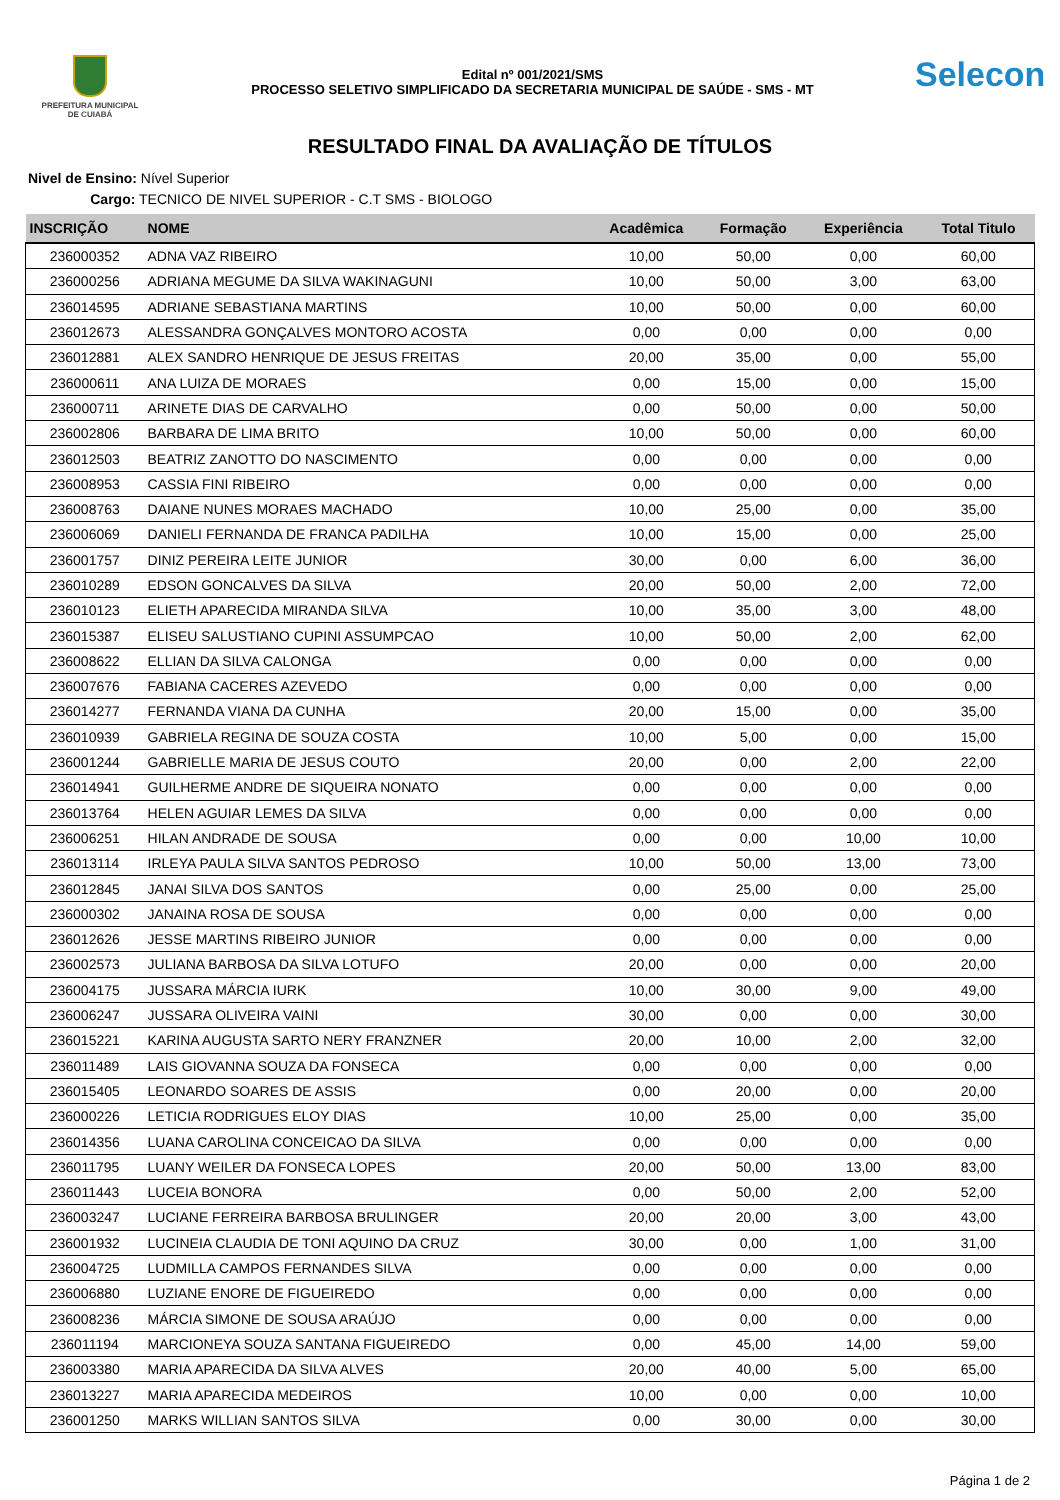PREFEITURA MUNICIPAL
DE CUIABÁ
Edital nº 001/2021/SMS
PROCESSO SELETIVO SIMPLIFICADO DA SECRETARIA MUNICIPAL DE SAÚDE - SMS - MT
Selecon
RESULTADO FINAL DA AVALIAÇÃO DE TÍTULOS
Nivel de Ensino: Nível Superior
Cargo: TECNICO DE NIVEL SUPERIOR - C.T SMS - BIOLOGO
| INSCRIÇÃO | NOME | Acadêmica | Formação | Experiência | Total Titulo |
| --- | --- | --- | --- | --- | --- |
| 236000352 | ADNA VAZ RIBEIRO | 10,00 | 50,00 | 0,00 | 60,00 |
| 236000256 | ADRIANA MEGUME DA SILVA WAKINAGUNI | 10,00 | 50,00 | 3,00 | 63,00 |
| 236014595 | ADRIANE SEBASTIANA MARTINS | 10,00 | 50,00 | 0,00 | 60,00 |
| 236012673 | ALESSANDRA GONÇALVES MONTORO ACOSTA | 0,00 | 0,00 | 0,00 | 0,00 |
| 236012881 | ALEX SANDRO HENRIQUE DE JESUS FREITAS | 20,00 | 35,00 | 0,00 | 55,00 |
| 236000611 | ANA LUIZA DE MORAES | 0,00 | 15,00 | 0,00 | 15,00 |
| 236000711 | ARINETE DIAS DE CARVALHO | 0,00 | 50,00 | 0,00 | 50,00 |
| 236002806 | BARBARA DE LIMA BRITO | 10,00 | 50,00 | 0,00 | 60,00 |
| 236012503 | BEATRIZ ZANOTTO DO NASCIMENTO | 0,00 | 0,00 | 0,00 | 0,00 |
| 236008953 | CASSIA FINI RIBEIRO | 0,00 | 0,00 | 0,00 | 0,00 |
| 236008763 | DAIANE NUNES MORAES MACHADO | 10,00 | 25,00 | 0,00 | 35,00 |
| 236006069 | DANIELI FERNANDA DE FRANCA PADILHA | 10,00 | 15,00 | 0,00 | 25,00 |
| 236001757 | DINIZ PEREIRA LEITE JUNIOR | 30,00 | 0,00 | 6,00 | 36,00 |
| 236010289 | EDSON GONCALVES DA SILVA | 20,00 | 50,00 | 2,00 | 72,00 |
| 236010123 | ELIETH APARECIDA MIRANDA SILVA | 10,00 | 35,00 | 3,00 | 48,00 |
| 236015387 | ELISEU SALUSTIANO CUPINI ASSUMPCAO | 10,00 | 50,00 | 2,00 | 62,00 |
| 236008622 | ELLIAN DA SILVA CALONGA | 0,00 | 0,00 | 0,00 | 0,00 |
| 236007676 | FABIANA CACERES AZEVEDO | 0,00 | 0,00 | 0,00 | 0,00 |
| 236014277 | FERNANDA VIANA DA CUNHA | 20,00 | 15,00 | 0,00 | 35,00 |
| 236010939 | GABRIELA REGINA DE SOUZA COSTA | 10,00 | 5,00 | 0,00 | 15,00 |
| 236001244 | GABRIELLE MARIA DE JESUS COUTO | 20,00 | 0,00 | 2,00 | 22,00 |
| 236014941 | GUILHERME ANDRE DE SIQUEIRA NONATO | 0,00 | 0,00 | 0,00 | 0,00 |
| 236013764 | HELEN AGUIAR LEMES DA SILVA | 0,00 | 0,00 | 0,00 | 0,00 |
| 236006251 | HILAN ANDRADE DE SOUSA | 0,00 | 0,00 | 10,00 | 10,00 |
| 236013114 | IRLEYA PAULA SILVA SANTOS PEDROSO | 10,00 | 50,00 | 13,00 | 73,00 |
| 236012845 | JANAI SILVA DOS SANTOS | 0,00 | 25,00 | 0,00 | 25,00 |
| 236000302 | JANAINA ROSA DE SOUSA | 0,00 | 0,00 | 0,00 | 0,00 |
| 236012626 | JESSE MARTINS RIBEIRO JUNIOR | 0,00 | 0,00 | 0,00 | 0,00 |
| 236002573 | JULIANA BARBOSA DA SILVA LOTUFO | 20,00 | 0,00 | 0,00 | 20,00 |
| 236004175 | JUSSARA MÁRCIA IURK | 10,00 | 30,00 | 9,00 | 49,00 |
| 236006247 | JUSSARA OLIVEIRA VAINI | 30,00 | 0,00 | 0,00 | 30,00 |
| 236015221 | KARINA AUGUSTA SARTO NERY FRANZNER | 20,00 | 10,00 | 2,00 | 32,00 |
| 236011489 | LAIS GIOVANNA SOUZA DA FONSECA | 0,00 | 0,00 | 0,00 | 0,00 |
| 236015405 | LEONARDO SOARES DE ASSIS | 0,00 | 20,00 | 0,00 | 20,00 |
| 236000226 | LETICIA RODRIGUES ELOY DIAS | 10,00 | 25,00 | 0,00 | 35,00 |
| 236014356 | LUANA CAROLINA CONCEICAO DA SILVA | 0,00 | 0,00 | 0,00 | 0,00 |
| 236011795 | LUANY WEILER DA FONSECA LOPES | 20,00 | 50,00 | 13,00 | 83,00 |
| 236011443 | LUCEIA BONORA | 0,00 | 50,00 | 2,00 | 52,00 |
| 236003247 | LUCIANE FERREIRA BARBOSA BRULINGER | 20,00 | 20,00 | 3,00 | 43,00 |
| 236001932 | LUCINEIA CLAUDIA DE TONI AQUINO DA CRUZ | 30,00 | 0,00 | 1,00 | 31,00 |
| 236004725 | LUDMILLA CAMPOS FERNANDES SILVA | 0,00 | 0,00 | 0,00 | 0,00 |
| 236006880 | LUZIANE ENORE DE FIGUEIREDO | 0,00 | 0,00 | 0,00 | 0,00 |
| 236008236 | MÁRCIA SIMONE DE SOUSA ARAÚJO | 0,00 | 0,00 | 0,00 | 0,00 |
| 236011194 | MARCIONEYA SOUZA SANTANA FIGUEIREDO | 0,00 | 45,00 | 14,00 | 59,00 |
| 236003380 | MARIA APARECIDA DA SILVA ALVES | 20,00 | 40,00 | 5,00 | 65,00 |
| 236013227 | MARIA APARECIDA MEDEIROS | 10,00 | 0,00 | 0,00 | 10,00 |
| 236001250 | MARKS WILLIAN SANTOS SILVA | 0,00 | 30,00 | 0,00 | 30,00 |
Página 1 de 2